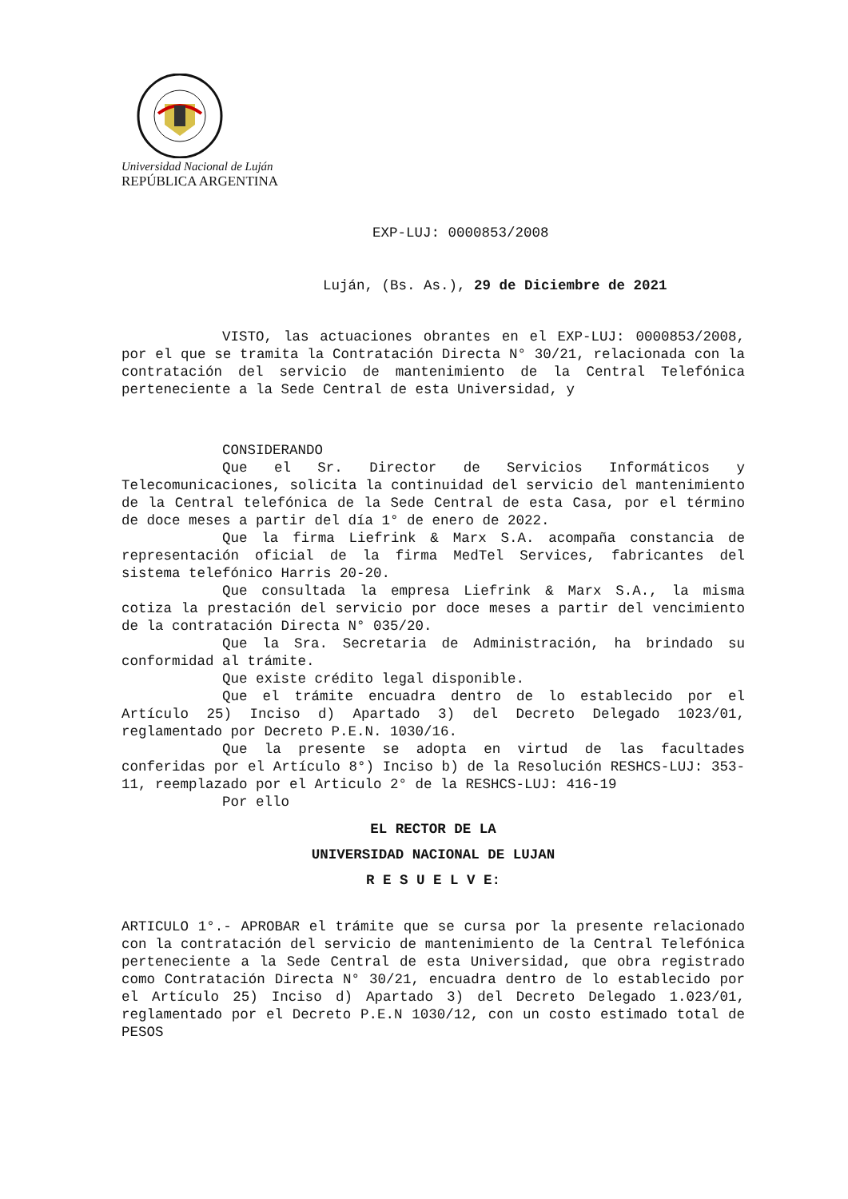Universidad Nacional de Luján
REPÚBLICA ARGENTINA
EXP-LUJ: 0000853/2008
Luján, (Bs. As.), 29 de Diciembre de 2021
VISTO, las actuaciones obrantes en el EXP-LUJ: 0000853/2008, por el que se tramita la Contratación Directa N° 30/21, relacionada con la contratación del servicio de mantenimiento de la Central Telefónica perteneciente a la Sede Central de esta Universidad, y
CONSIDERANDO
Que el Sr. Director de Servicios Informáticos y Telecomunicaciones, solicita la continuidad del servicio del mantenimiento de la Central telefónica de la Sede Central de esta Casa, por el término de doce meses a partir del día 1° de enero de 2022.
Que la firma Liefrink & Marx S.A. acompaña constancia de representación oficial de la firma MedTel Services, fabricantes del sistema telefónico Harris 20-20.
Que consultada la empresa Liefrink & Marx S.A., la misma cotiza la prestación del servicio por doce meses a partir del vencimiento de la contratación Directa N° 035/20.
Que la Sra. Secretaria de Administración, ha brindado su conformidad al trámite.
Que existe crédito legal disponible.
Que el trámite encuadra dentro de lo establecido por el Artículo 25) Inciso d) Apartado 3) del Decreto Delegado 1023/01, reglamentado por Decreto P.E.N. 1030/16.
Que la presente se adopta en virtud de las facultades conferidas por el Artículo 8°) Inciso b) de la Resolución RESHCS-LUJ: 353-11, reemplazado por el Articulo 2° de la RESHCS-LUJ: 416-19
Por ello
EL RECTOR DE LA
UNIVERSIDAD NACIONAL DE LUJAN
R E S U E L V E:
ARTICULO 1°.- APROBAR el trámite que se cursa por la presente relacionado con la contratación del servicio de mantenimiento de la Central Telefónica perteneciente a la Sede Central de esta Universidad, que obra registrado como Contratación Directa N° 30/21, encuadra dentro de lo establecido por el Artículo 25) Inciso d) Apartado 3) del Decreto Delegado 1.023/01, reglamentado por el Decreto P.E.N 1030/12, con un costo estimado total de PESOS